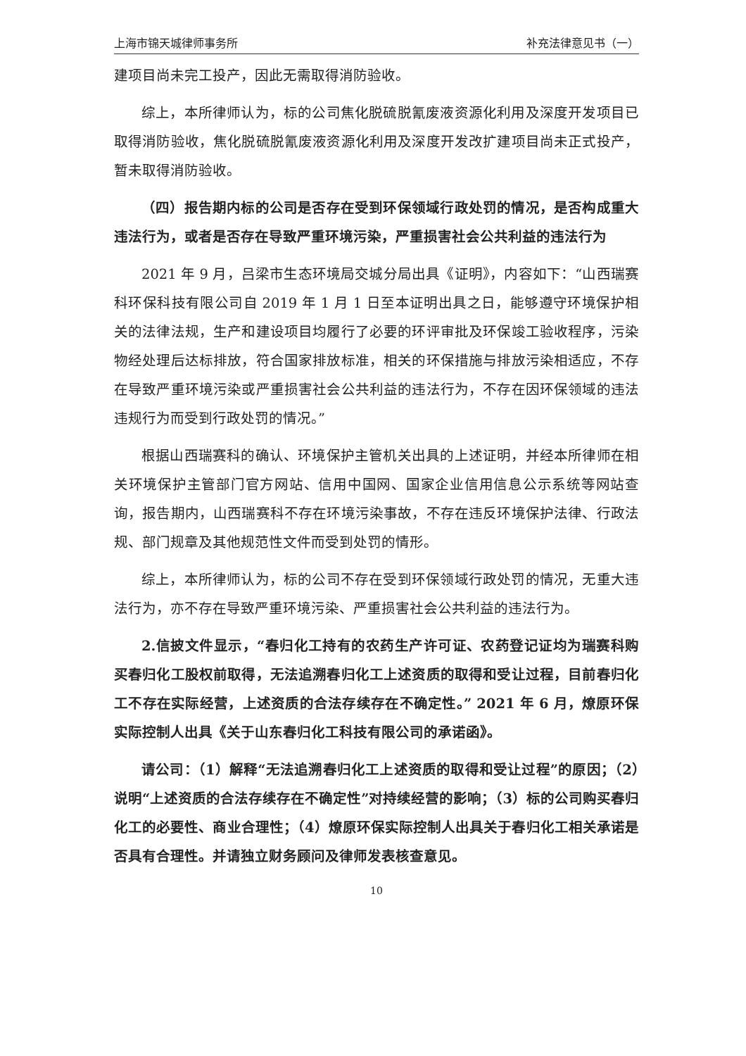上海市锦天城律师事务所 补充法律意见书（一）
建项目尚未完工投产，因此无需取得消防验收。
综上，本所律师认为，标的公司焦化脱硫脱氰废液资源化利用及深度开发项目已取得消防验收，焦化脱硫脱氰废液资源化利用及深度开发改扩建项目尚未正式投产，暂未取得消防验收。
（四）报告期内标的公司是否存在受到环保领域行政处罚的情况，是否构成重大违法行为，或者是否存在导致严重环境污染，严重损害社会公共利益的违法行为
2021 年 9 月，吕梁市生态环境局交城分局出具《证明》，内容如下：“山西瑞赛科环保科技有限公司自 2019 年 1 月 1 日至本证明出具之日，能够遵守环境保护相关的法律法规，生产和建设项目均履行了必要的环评审批及环保竣工验收程序，污染物经处理后达标排放，符合国家排放标准，相关的环保措施与排放污染相适应，不存在导致严重环境污染或严重损害社会公共利益的违法行为，不存在因环保领域的违法违规行为而受到行政处罚的情况。”
根据山西瑞赛科的确认、环境保护主管机关出具的上述证明，并经本所律师在相关环境保护主管部门官方网站、信用中国网、国家企业信用信息公示系统等网站查询，报告期内，山西瑞赛科不存在环境污染事故，不存在违反环境保护法律、行政法规、部门规章及其他规范性文件而受到处罚的情形。
综上，本所律师认为，标的公司不存在受到环保领域行政处罚的情况，无重大违法行为，亦不存在导致严重环境污染、严重损害社会公共利益的违法行为。
2.信披文件显示，“春归化工持有的农药生产许可证、农药登记证均为瑞赛科购买春归化工股权前取得，无法追溯春归化工上述资质的取得和受让过程，目前春归化工不存在实际经营，上述资质的合法存续存在不确定性。” 2021 年 6 月，燎原环保实际控制人出具《关于山东春归化工科技有限公司的承诺函》。
请公司：（1）解释“无法追溯春归化工上述资质的取得和受让过程”的原因；（2）说明“上述资质的合法存续存在不确定性”对持续经营的影响；（3）标的公司购买春归化工的必要性、商业合理性；（4）燎原环保实际控制人出具关于春归化工相关承诺是否具有合理性。并请独立财务顾问及律师发表核查意见。
10